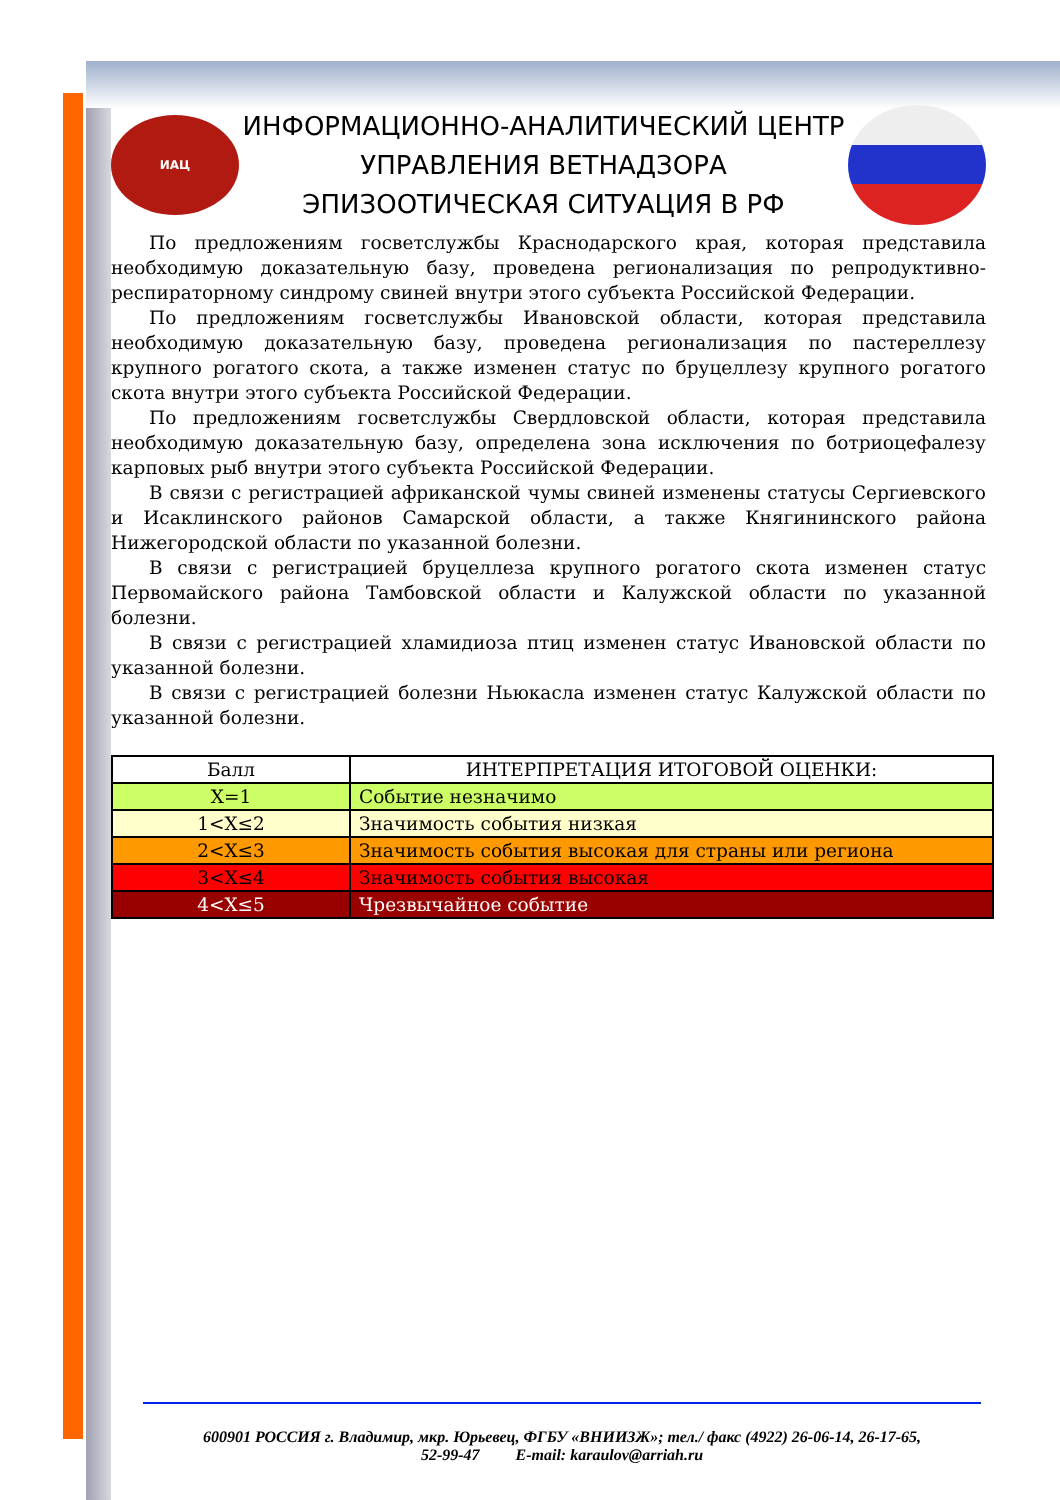ИАЦ
ИНФОРМАЦИОННО-АНАЛИТИЧЕСКИЙ ЦЕНТР
УПРАВЛЕНИЯ ВЕТНАДЗОРА
ЭПИЗООТИЧЕСКАЯ СИТУАЦИЯ В РФ
По предложениям госветслужбы Краснодарского края, которая представила необходимую доказательную базу, проведена регионализация по репродуктивно-респираторному синдрому свиней внутри этого субъекта Российской Федерации.
По предложениям госветслужбы Ивановской области, которая представила необходимую доказательную базу, проведена регионализация по пастереллезу крупного рогатого скота, а также изменен статус по бруцеллезу крупного рогатого скота внутри этого субъекта Российской Федерации.
По предложениям госветслужбы Свердловской области, которая представила необходимую доказательную базу, определена зона исключения по ботриоцефалезу карповых рыб внутри этого субъекта Российской Федерации.
В связи с регистрацией африканской чумы свиней изменены статусы Сергиевского и Исаклинского районов Самарской области, а также Княгининского района Нижегородской области по указанной болезни.
В связи с регистрацией бруцеллеза крупного рогатого скота изменен статус Первомайского района Тамбовской области и Калужской области по указанной болезни.
В связи с регистрацией хламидиоза птиц изменен статус Ивановской области по указанной болезни.
В связи с регистрацией болезни Ньюкасла изменен статус Калужской области по указанной болезни.
| Балл | ИНТЕРПРЕТАЦИЯ ИТОГОВОЙ ОЦЕНКИ: |
| --- | --- |
| X=1 | Событие незначимо |
| 1<X≤2 | Значимость события низкая |
| 2<X≤3 | Значимость события высокая для страны или региона |
| 3<X≤4 | Значимость события высокая |
| 4<X≤5 | Чрезвычайное событие |
600901 РОССИЯ г. Владимир, мкр. Юрьевец, ФГБУ «ВНИИЗЖ»; тел./ факс (4922) 26-06-14, 26-17-65,
52-99-47 E-mail: karaulov@arriah.ru